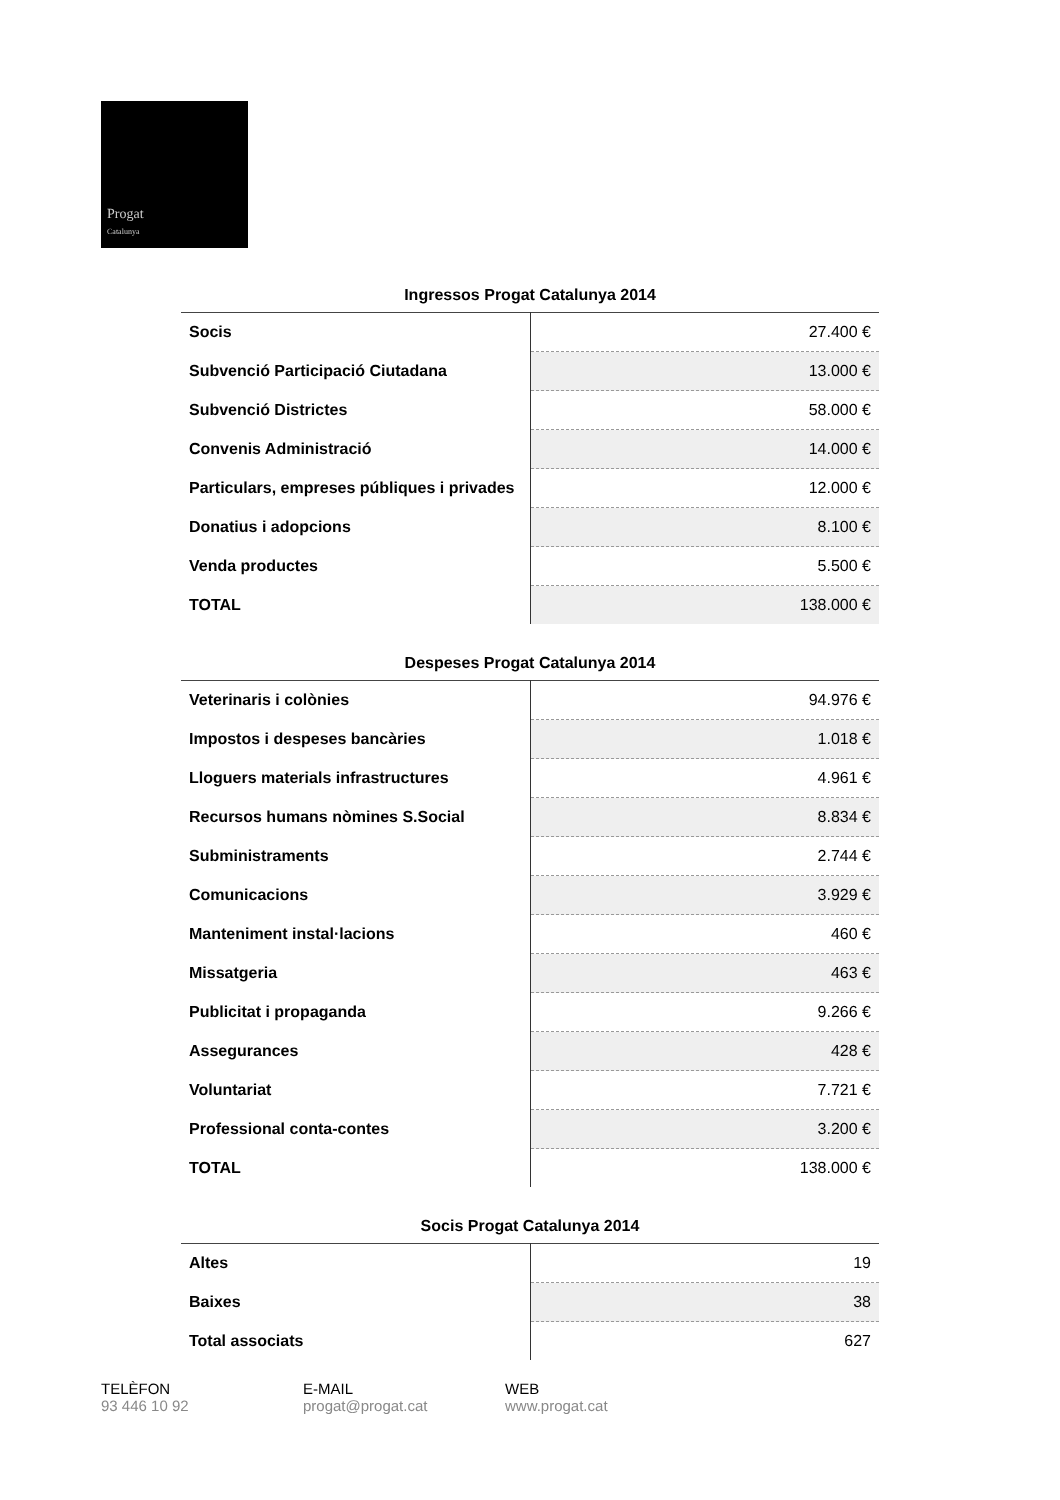Progat
Catalunya
Ingressos Progat Catalunya 2014
| Socis | 27.400 € |
| Subvenció Participació Ciutadana | 13.000 € |
| Subvenció Districtes | 58.000 € |
| Convenis Administració | 14.000 € |
| Particulars, empreses públiques i privades | 12.000 € |
| Donatius i adopcions | 8.100 € |
| Venda productes | 5.500 € |
| TOTAL | 138.000 € |
Despeses Progat Catalunya 2014
| Veterinaris i colònies | 94.976 € |
| Impostos i despeses bancàries | 1.018 € |
| Lloguers materials infrastructures | 4.961 € |
| Recursos humans nòmines S.Social | 8.834 € |
| Subministraments | 2.744 € |
| Comunicacions | 3.929 € |
| Manteniment instal·lacions | 460 € |
| Missatgeria | 463 € |
| Publicitat i propaganda | 9.266 € |
| Assegurances | 428 € |
| Voluntariat | 7.721 € |
| Professional conta-contes | 3.200 € |
| TOTAL | 138.000 € |
Socis Progat Catalunya 2014
| Altes | 19 |
| Baixes | 38 |
| Total associats | 627 |
TELÈFON
93 446 10 92
E-MAIL
progat@progat.cat
WEB
www.progat.cat